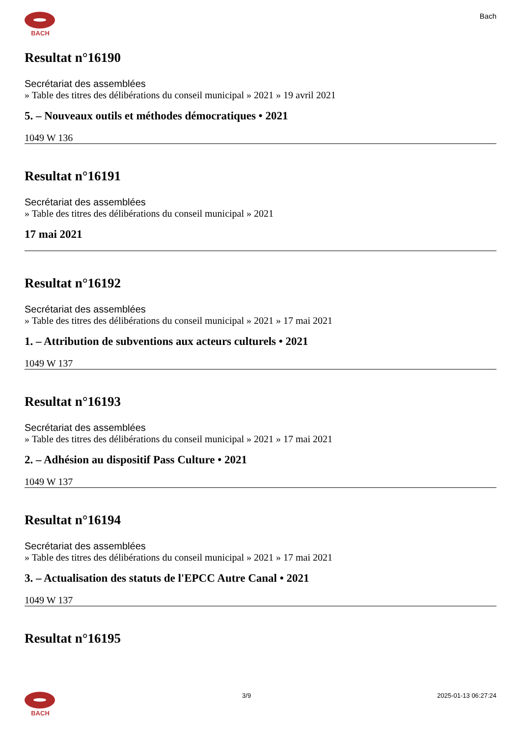BACH
Bach
Resultat n°16190
Secrétariat des assemblées
» Table des titres des délibérations du conseil municipal » 2021 » 19 avril 2021
5. – Nouveaux outils et méthodes démocratiques • 2021
1049 W 136
Resultat n°16191
Secrétariat des assemblées
» Table des titres des délibérations du conseil municipal » 2021
17 mai 2021
Resultat n°16192
Secrétariat des assemblées
» Table des titres des délibérations du conseil municipal » 2021 » 17 mai 2021
1. – Attribution de subventions aux acteurs culturels • 2021
1049 W 137
Resultat n°16193
Secrétariat des assemblées
» Table des titres des délibérations du conseil municipal » 2021 » 17 mai 2021
2. – Adhésion au dispositif Pass Culture • 2021
1049 W 137
Resultat n°16194
Secrétariat des assemblées
» Table des titres des délibérations du conseil municipal » 2021 » 17 mai 2021
3. – Actualisation des statuts de l'EPCC Autre Canal • 2021
1049 W 137
Resultat n°16195
BACH 3/9 2025-01-13 06:27:24